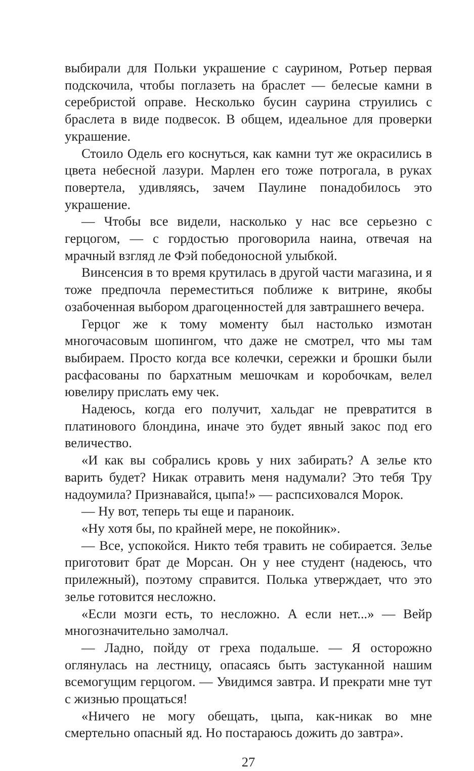выбирали для Польки украшение с саурином, Ротьер первая подскочила, чтобы поглазеть на браслет — белесые камни в серебристой оправе. Несколько бусин саурина струились с браслета в виде подвесок. В общем, идеальное для проверки украшение.
Стоило Одель его коснуться, как камни тут же окрасились в цвета небесной лазури. Марлен его тоже потрогала, в руках повертела, удивляясь, зачем Паулине понадобилось это украшение.
— Чтобы все видели, насколько у нас все серьезно с герцогом, — с гордостью проговорила наина, отвечая на мрачный взгляд ле Фэй победоносной улыбкой.
Винсенсия в то время крутилась в другой части магазина, и я тоже предпочла переместиться поближе к витрине, якобы озабоченная выбором драгоценностей для завтрашнего вечера.
Герцог же к тому моменту был настолько измотан многочасовым шопингом, что даже не смотрел, что мы там выбираем. Просто когда все колечки, сережки и брошки были расфасованы по бархатным мешочкам и коробочкам, велел ювелиру прислать ему чек.
Надеюсь, когда его получит, хальдаг не превратится в платинового блондина, иначе это будет явный закос под его величество.
«И как вы собрались кровь у них забирать? А зелье кто варить будет? Никак отравить меня надумали? Это тебя Тру надоумила? Признавайся, цыпа!» — распсиховался Морок.
— Ну вот, теперь ты еще и параноик.
«Ну хотя бы, по крайней мере, не покойник».
— Все, успокойся. Никто тебя травить не собирается. Зелье приготовит брат де Морсан. Он у нее студент (надеюсь, что прилежный), поэтому справится. Полька утверждает, что это зелье готовится несложно.
«Если мозги есть, то несложно. А если нет...» — Вейр многозначительно замолчал.
— Ладно, пойду от греха подальше. — Я осторожно оглянулась на лестницу, опасаясь быть застуканной нашим всемогущим герцогом. — Увидимся завтра. И прекрати мне тут с жизнью прощаться!
«Ничего не могу обещать, цыпа, как-никак во мне смертельно опасный яд. Но постараюсь дожить до завтра».
27